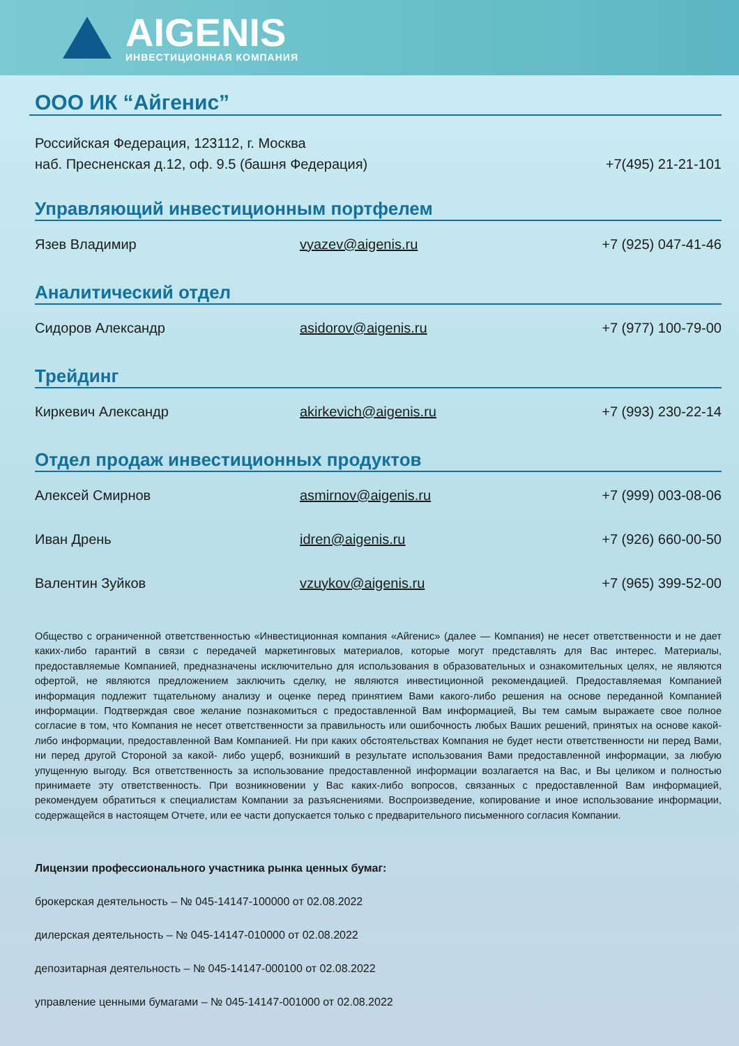AIGENIS
ИНВЕСТИЦИОННАЯ КОМПАНИЯ
ООО ИК “Айгенис”
Российская Федерация, 123112, г. Москва
наб. Пресненская д.12, оф. 9.5 (башня Федерация)
+7(495) 21-21-101
Управляющий инвестиционным портфелем
Язев Владимир vyazev@aigenis.ru +7 (925) 047-41-46
Аналитический отдел
Сидоров Александр asidorov@aigenis.ru +7 (977) 100-79-00
Трейдинг
Киркевич Александр akirkevich@aigenis.ru +7 (993) 230-22-14
Отдел продаж инвестиционных продуктов
Алексей Смирнов asmirnov@aigenis.ru +7 (999) 003-08-06
Иван Дрень idren@aigenis.ru +7 (926) 660-00-50
Валентин Зуйков vzuykov@aigenis.ru +7 (965) 399-52-00
Общество с ограниченной ответственностью «Инвестиционная компания «Айгенис» (далее — Компания) не несет ответственности и не дает каких-либо гарантий в связи с передачей маркетинговых материалов, которые могут представлять для Вас интерес. Материалы, предоставляемые Компанией, предназначены исключительно для использования в образовательных и ознакомительных целях, не являются офертой, не являются предложением заключить сделку, не являются инвестиционной рекомендацией. Предоставляемая Компанией информация подлежит тщательному анализу и оценке перед принятием Вами какого-либо решения на основе переданной Компанией информации. Подтверждая свое желание познакомиться с предоставленной Вам информацией, Вы тем самым выражаете свое полное согласие в том, что Компания не несет ответственности за правильность или ошибочность любых Ваших решений, принятых на основе какой-либо информации, предоставленной Вам Компанией. Ни при каких обстоятельствах Компания не будет нести ответственности ни перед Вами, ни перед другой Стороной за какой- либо ущерб, возникший в результате использования Вами предоставленной информации, за любую упущенную выгоду. Вся ответственность за использование предоставленной информации возлагается на Вас, и Вы целиком и полностью принимаете эту ответственность. При возникновении у Вас каких-либо вопросов, связанных с предоставленной Вам информацией, рекомендуем обратиться к специалистам Компании за разъяснениями. Воспроизведение, копирование и иное использование информации, содержащейся в настоящем Отчете, или ее части допускается только с предварительного письменного согласия Компании.
Лицензии профессионального участника рынка ценных бумаг:
брокерская деятельность – № 045-14147-100000 от 02.08.2022
дилерская деятельность – № 045-14147-010000 от 02.08.2022
депозитарная деятельность – № 045-14147-000100 от 02.08.2022
управление ценными бумагами – № 045-14147-001000 от 02.08.2022